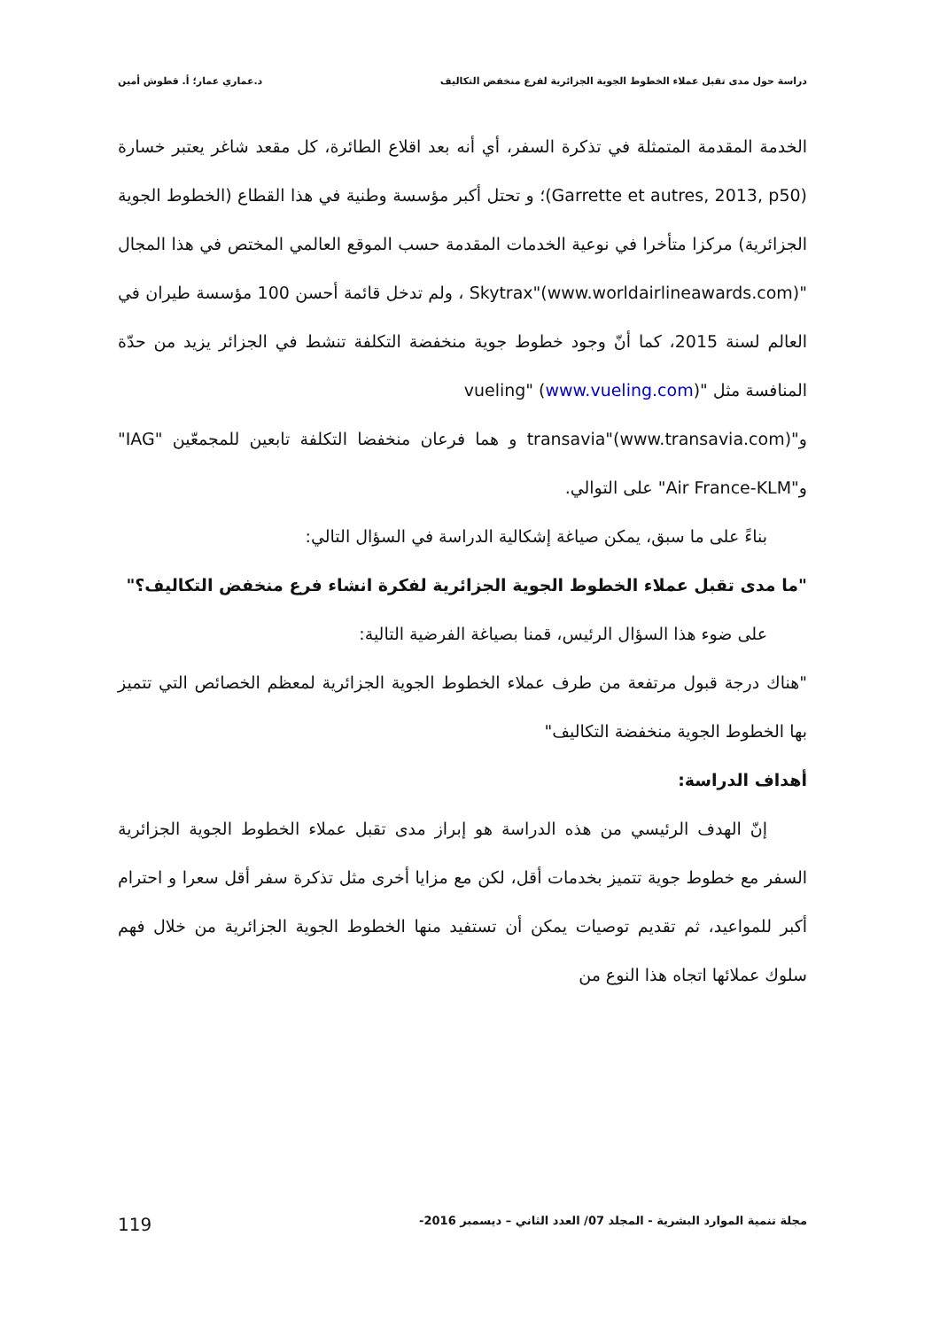دراسة حول مدى تقبل عملاء الخطوط الجوية الجزائرية لفرع منخفض التكاليف د.عماري عمار؛ أ. قطوش أمين
الخدمة المقدمة المتمثلة في تذكرة السفر، أي أنه بعد اقلاع الطائرة، كل مقعد شاغر يعتبر خسارة (Garrette et autres, 2013, p50)؛ و تحتل أكبر مؤسسة وطنية في هذا القطاع (الخطوط الجوية الجزائرية) مركزا متأخرا في نوعية الخدمات المقدمة حسب الموقع العالمي المختص في هذا المجال "Skytrax"(www.worldairlineawards.com) ، ولم تدخل قائمة أحسن 100 مؤسسة طيران في العالم لسنة 2015، كما أنّ وجود خطوط جوية منخفضة التكلفة تنشط في الجزائر يزيد من حدّة المنافسة مثل "vueling" (www.vueling.com)
و"transavia"(www.transavia.com) و هما فرعان منخفضا التكلفة تابعين للمجمعّين "IAG" و"Air France-KLM" على التوالي.
بناءً على ما سبق، يمكن صياغة إشكالية الدراسة في السؤال التالي:
"ما مدى تقبل عملاء الخطوط الجوية الجزائرية لفكرة انشاء فرع منخفض التكاليف؟"
على ضوء هذا السؤال الرئيس، قمنا بصياغة الفرضية التالية:
"هناك درجة قبول مرتفعة من طرف عملاء الخطوط الجوية الجزائرية لمعظم الخصائص التي تتميز بها الخطوط الجوية منخفضة التكاليف"
أهداف الدراسة:
إنّ الهدف الرئيسي من هذه الدراسة هو إبراز مدى تقبل عملاء الخطوط الجوية الجزائرية السفر مع خطوط جوية تتميز بخدمات أقل، لكن مع مزايا أخرى مثل تذكرة سفر أقل سعرا و احترام أكبر للمواعيد، ثم تقديم توصيات يمكن أن تستفيد منها الخطوط الجوية الجزائرية من خلال فهم سلوك عملائها اتجاه هذا النوع من
مجلة تنمية الموارد البشرية - المجلد 07/ العدد الثاني – ديسمبر 2016- 119